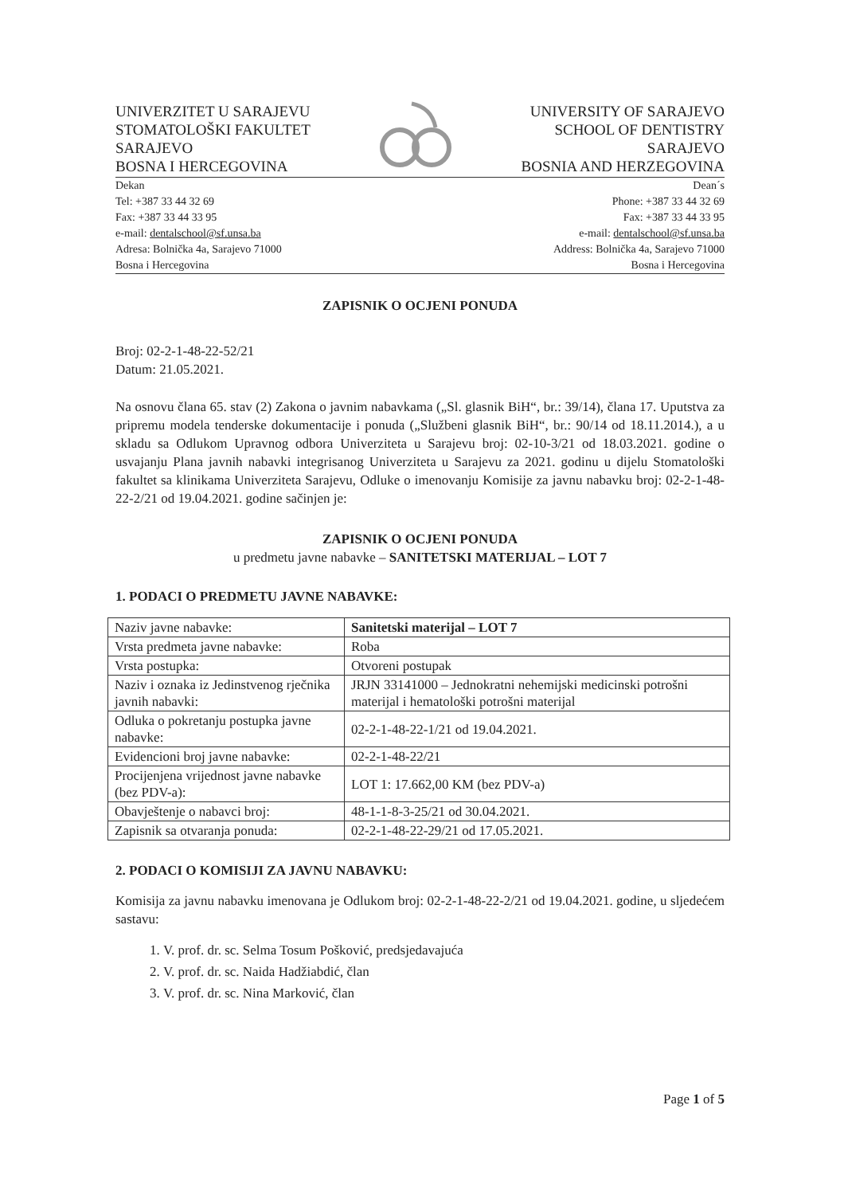UNIVERZITET U SARAJEVU
STOMATOLOŠKI FAKULTET
SARAJEVO
BOSNA I HERCEGOVINA
UNIVERSITY OF SARAJEVO
SCHOOL OF DENTISTRY
SARAJEVO
BOSNIA AND HERZEGOVINA
Dekan
Tel: +387 33 44 32 69
Fax: +387 33 44 33 95
e-mail: dentalschool@sf.unsa.ba
Adresa: Bolnička 4a, Sarajevo 71000
Bosna i Hercegovina
Dean´s
Phone: +387 33 44 32 69
Fax: +387 33 44 33 95
e-mail: dentalschool@sf.unsa.ba
Address: Bolnička 4a, Sarajevo 71000
Bosna i Hercegovina
ZAPISNIK O OCJENI PONUDA
Broj: 02-2-1-48-22-52/21
Datum: 21.05.2021.
Na osnovu člana 65. stav (2) Zakona o javnim nabavkama („Sl. glasnik BiH“, br.: 39/14), člana 17. Uputstva za pripremu modela tenderske dokumentacije i ponuda („Službeni glasnik BiH“, br.: 90/14 od 18.11.2014.), a u skladu sa Odlukom Upravnog odbora Univerziteta u Sarajevu broj: 02-10-3/21 od 18.03.2021. godine o usvajanju Plana javnih nabavki integrisanog Univerziteta u Sarajevu za 2021. godinu u dijelu Stomatološki fakultet sa klinikama Univerziteta Sarajevu, Odluke o imenovanju Komisije za javnu nabavku broj: 02-2-1-48-22-2/21 od 19.04.2021. godine sačinjen je:
ZAPISNIK O OCJENI PONUDA
u predmetu javne nabavke – SANITETSKI MATERIJAL – LOT 7
1. PODACI O PREDMETU JAVNE NABAVKE:
| Naziv javne nabavke: | Sanitetski materijal – LOT 7 |
| Vrsta predmeta javne nabavke: | Roba |
| Vrsta postupka: | Otvoreni postupak |
| Naziv i oznaka iz Jedinstvenog rječnika javnih nabavki: | JRJN 33141000 – Jednokratni nehemijski medicinski potrošni materijal i hematološki potrošni materijal |
| Odluka o pokretanju postupka javne nabavke: | 02-2-1-48-22-1/21 od 19.04.2021. |
| Evidencioni broj javne nabavke: | 02-2-1-48-22/21 |
| Procijenjena vrijednost javne nabavke (bez PDV-a): | LOT 1: 17.662,00 KM (bez PDV-a) |
| Obavještenje o nabavci broj: | 48-1-1-8-3-25/21 od 30.04.2021. |
| Zapisnik sa otvaranja ponuda: | 02-2-1-48-22-29/21 od 17.05.2021. |
2. PODACI O KOMISIJI ZA JAVNU NABAVKU:
Komisija za javnu nabavku imenovana je Odlukom broj: 02-2-1-48-22-2/21 od 19.04.2021. godine, u sljedećem sastavu:
1. V. prof. dr. sc. Selma Tosum Pošković, predsjedavajuća
2. V. prof. dr. sc. Naida Hadžiabdić, član
3. V. prof. dr. sc. Nina Marković, član
Page 1 of 5